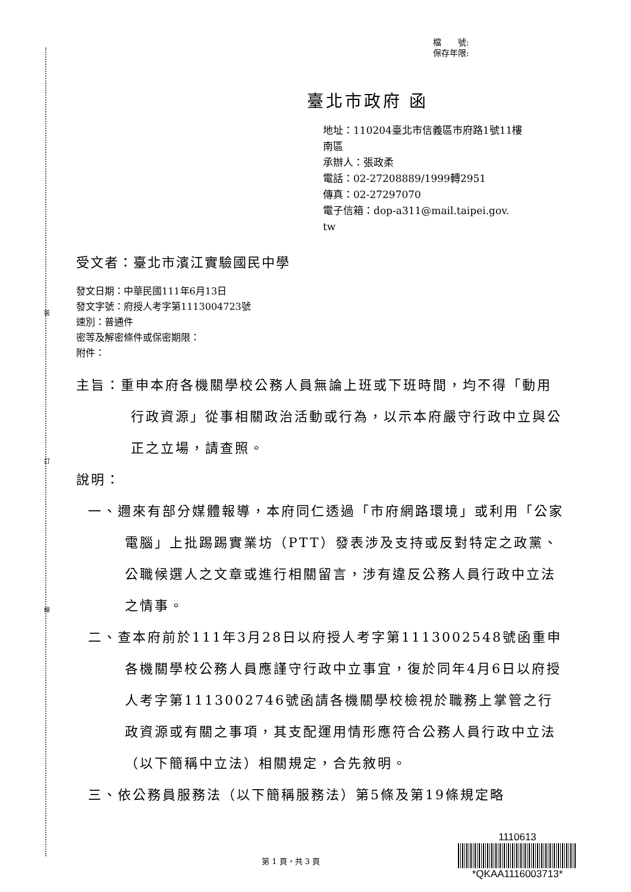裝
訂
線
檔　　號:
保存年限:
臺北市政府 函
地址：110204臺北市信義區市府路1號11樓
南區
承辦人：張政柔
電話：02-27208889/1999轉2951
傳真：02-27297070
電子信箱：dop-a311@mail.taipei.gov.
tw
受文者：臺北市濱江實驗國民中學
發文日期：中華民國111年6月13日
發文字號：府授人考字第1113004723號
速別：普通件
密等及解密條件或保密期限：
附件：
主旨：重申本府各機關學校公務人員無論上班或下班時間，均不得「動用行政資源」從事相關政治活動或行為，以示本府嚴守行政中立與公正之立場，請查照。
說明：
一、邇來有部分媒體報導，本府同仁透過「市府網路環境」或利用「公家電腦」上批踢踢實業坊（PTT）發表涉及支持或反對特定之政黨、公職候選人之文章或進行相關留言，涉有違反公務人員行政中立法之情事。
二、查本府前於111年3月28日以府授人考字第1113002548號函重申各機關學校公務人員應謹守行政中立事宜，復於同年4月6日以府授人考字第1113002746號函請各機關學校檢視於職務上掌管之行政資源或有關之事項，其支配運用情形應符合公務人員行政中立法（以下簡稱中立法）相關規定，合先敘明。
三、依公務員服務法（以下簡稱服務法）第5條及第19條規定略
第 1 頁，共 3 頁
1110613
*QKAA1116003713*